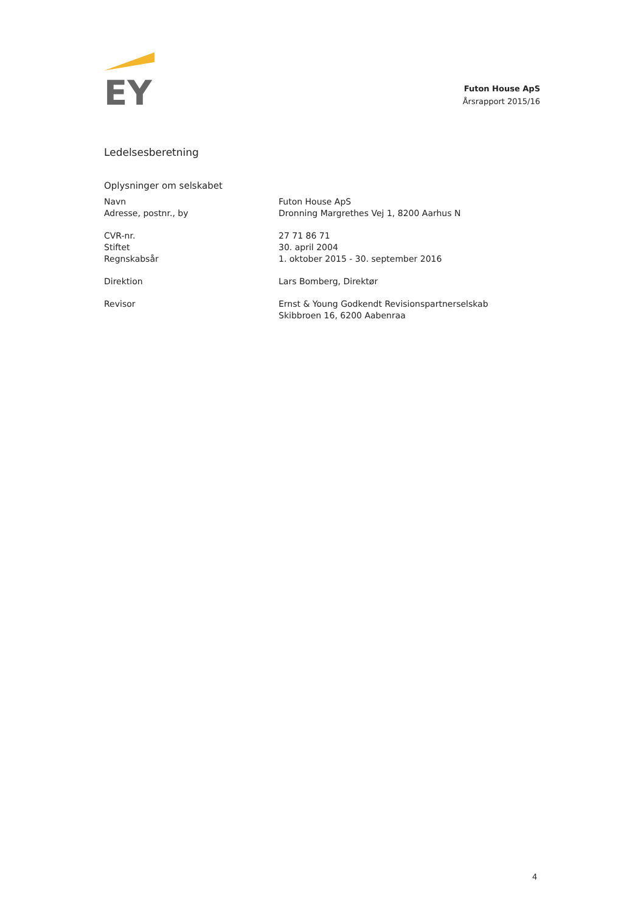EY
Futon House ApS
Årsrapport 2015/16
Ledelsesberetning
Oplysninger om selskabet
Navn
Adresse, postnr., by
Futon House ApS
Dronning Margrethes Vej 1, 8200 Aarhus N
CVR-nr.
Stiftet
Regnskabsår
27 71 86 71
30. april 2004
1. oktober 2015 - 30. september 2016
Direktion Lars Bomberg, Direktør
Revisor Ernst & Young Godkendt Revisionspartnerselskab
Skibbroen 16, 6200 Aabenraa
4